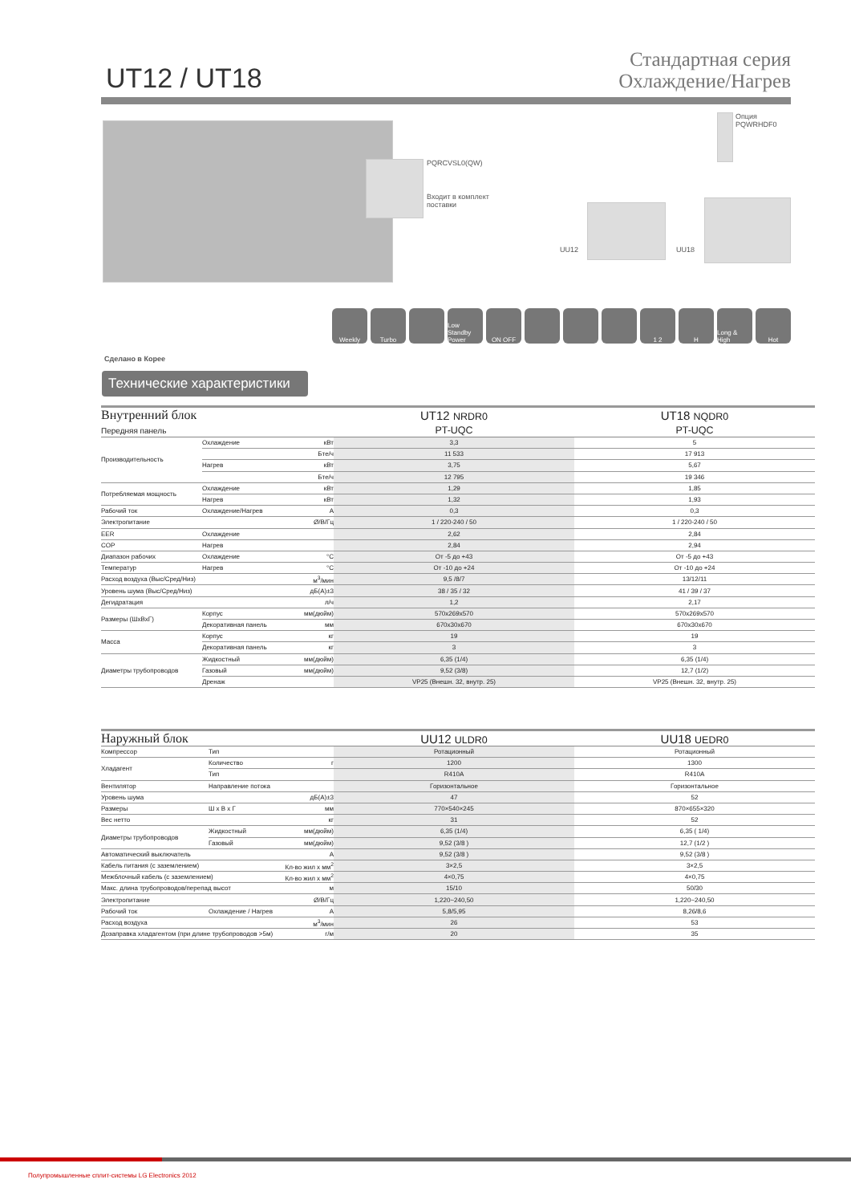UT12 / UT18
Стандартная серия
Охлаждение/Нагрев
PQRCVSL0(QW)
Входит в комплект
поставки
Опция
PQWRHDF0
UU12 UU18
Сделано в Корее
Weekly Turbo Low Standby Power
ON OFF 1 2 H Long & High
Hot
Технические характеристики
| Внутренний блок Передняя панель | | | UT12 NRDR0 PT-UQC | UT18 NQDR0 PT-UQC |
| Производительность | Охлаждение | кВт | 3,3 | 5 |
| | | Бте/ч | 11 533 | 17 913 |
| | Нагрев | кВт | 3,75 | 5,67 |
| | | Бте/ч | 12 795 | 19 346 |
| Потребляемая мощность | Охлаждение | кВт | 1,29 | 1,85 |
| | Нагрев | кВт | 1,32 | 1,93 |
| Рабочий ток | Охлаждение/Нагрев | A | 0,3 | 0,3 |
| Электропитание | | Ø/В/Гц | 1 / 220-240 / 50 | 1 / 220-240 / 50 |
| EER | Охлаждение | | 2,62 | 2,84 |
| COP | Нагрев | | 2,84 | 2,94 |
| Диапазон рабочих | Охлаждение | °C | От -5 до +43 | От -5 до +43 |
| Температур | Нагрев | °C | От -10 до +24 | От -10 до +24 |
| Расход воздуха (Выс/Сред/Низ) | | м<sup>3</sup>/мин | 9,5 /8/7 | 13/12/11 |
| Уровень шума (Выс/Сред/Низ) | | дБ(А)±3 | 38 / 35 / 32 | 41 / 39 / 37 |
| Дегидратация | | л/ч | 1,2 | 2,17 |
| Размеры (ШxВxГ) | Корпус | мм(дюйм) | 570x269x570 | 570x269x570 |
| | Декоративная панель | мм | 670x30x670 | 670x30x670 |
| Масса | Корпус | кг | 19 | 19 |
| | Декоративная панель | кг | 3 | 3 |
| Диаметры трубопроводов | Жидкостный | мм(дюйм) | 6,35 (1/4) | 6,35 (1/4) |
| | Газовый | мм(дюйм) | 9,52 (3/8) | 12,7 (1/2) |
| | Дренаж | | VP25 (Внешн. 32, внутр. 25) | VP25 (Внешн. 32, внутр. 25) |
| Наружный блок | | | UU12 ULDR0 | UU18 UEDR0 |
| Компрессор | Тип | | Ротационный | Ротационный |
| Хладагент | Количество | г | 1200 | 1300 |
| | Тип | | R410A | R410A |
| Вентилятор | Направление потока | | Горизонтальное | Горизонтальное |
| Уровень шума | | дБ(А)±3 | 47 | 52 |
| Размеры | Ш х В х Г | мм | 770×540×245 | 870×655×320 |
| Вес нетто | | кг | 31 | 52 |
| Диаметры трубопроводов | Жидкостный | мм(дюйм) | 6,35 (1/4) | 6,35 ( 1/4) |
| | Газовый | мм(дюйм) | 9,52 (3/8 ) | 12,7 (1/2 ) |
| Автоматический выключатель | | A | 9,52 (3/8 ) | 9,52 (3/8 ) |
| Кабель питания (с заземлением) | | Кл-во жил х мм<sup>2</sup> | 3×2,5 | 3×2,5 |
| Межблочный кабель (с заземлением) | | Кл-во жил х мм<sup>2</sup> | 4×0,75 | 4×0,75 |
| Макс. длина трубопроводов/перепад высот | | м | 15/10 | 50/30 |
| Электропитание | | Ø/В/Гц | 1,220~240,50 | 1,220~240,50 |
| Рабочий ток | Охлаждение / Нагрев | A | 5,8/5,95 | 8,26/8,6 |
| Расход воздуха | | м<sup>3</sup>/мин | 26 | 53 |
| Дозаправка хладагентом (при длине трубопроводов >5м) | | г/м | 20 | 35 |
Полупромышленные сплит-системы LG Electronics 2012